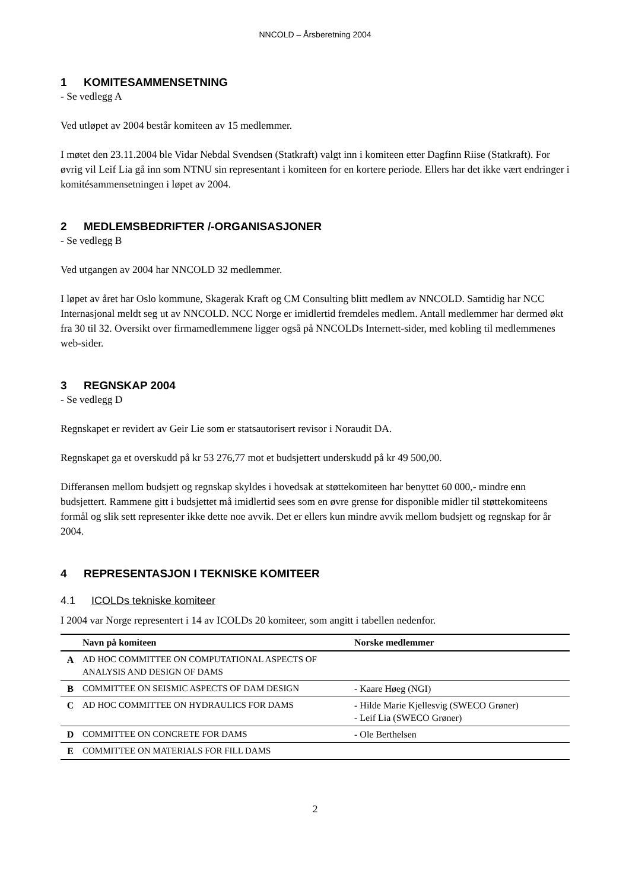NNCOLD – Årsberetning 2004
1 KOMITESAMMENSETNING
- Se vedlegg A
Ved utløpet av 2004 består komiteen av 15 medlemmer.
I møtet den 23.11.2004 ble Vidar Nebdal Svendsen (Statkraft) valgt inn i komiteen etter Dagfinn Riise (Statkraft). For øvrig vil Leif Lia gå inn som NTNU sin representant i komiteen for en kortere periode. Ellers har det ikke vært endringer i komitésammensetningen i løpet av 2004.
2 MEDLEMSBEDRIFTER /-ORGANISASJONER
- Se vedlegg B
Ved utgangen av 2004 har NNCOLD 32 medlemmer.
I løpet av året har Oslo kommune, Skagerak Kraft og CM Consulting blitt medlem av NNCOLD. Samtidig har NCC Internasjonal meldt seg ut av NNCOLD. NCC Norge er imidlertid fremdeles medlem. Antall medlemmer har dermed økt fra 30 til 32. Oversikt over firmamedlemmene ligger også på NNCOLDs Internett-sider, med kobling til medlemmenes web-sider.
3 REGNSKAP 2004
- Se vedlegg D
Regnskapet er revidert av Geir Lie som er statsautorisert revisor i Noraudit DA.
Regnskapet ga et overskudd på kr 53 276,77 mot et budsjettert underskudd på kr 49 500,00.
Differansen mellom budsjett og regnskap skyldes i hovedsak at støttekomiteen har benyttet 60 000,- mindre enn budsjettert. Rammene gitt i budsjettet må imidlertid sees som en øvre grense for disponible midler til støttekomiteens formål og slik sett representer ikke dette noe avvik. Det er ellers kun mindre avvik mellom budsjett og regnskap for år 2004.
4 REPRESENTASJON I TEKNISKE KOMITEER
4.1 ICOLDs tekniske komiteer
I 2004 var Norge representert i 14 av ICOLDs 20 komiteer, som angitt i tabellen nedenfor.
| | Navn på komiteen | Norske medlemmer |
| --- | --- | --- |
| A | AD HOC COMMITTEE ON COMPUTATIONAL ASPECTS OF ANALYSIS AND DESIGN OF DAMS | |
| B | COMMITTEE ON SEISMIC ASPECTS OF DAM DESIGN | - Kaare Høeg (NGI) |
| C | AD HOC COMMITTEE ON HYDRAULICS FOR DAMS | - Hilde Marie Kjellesvig (SWECO Grøner) - Leif Lia (SWECO Grøner) |
| D | COMMITTEE ON CONCRETE FOR DAMS | - Ole Berthelsen |
| E | COMMITTEE ON MATERIALS FOR FILL DAMS | |
2